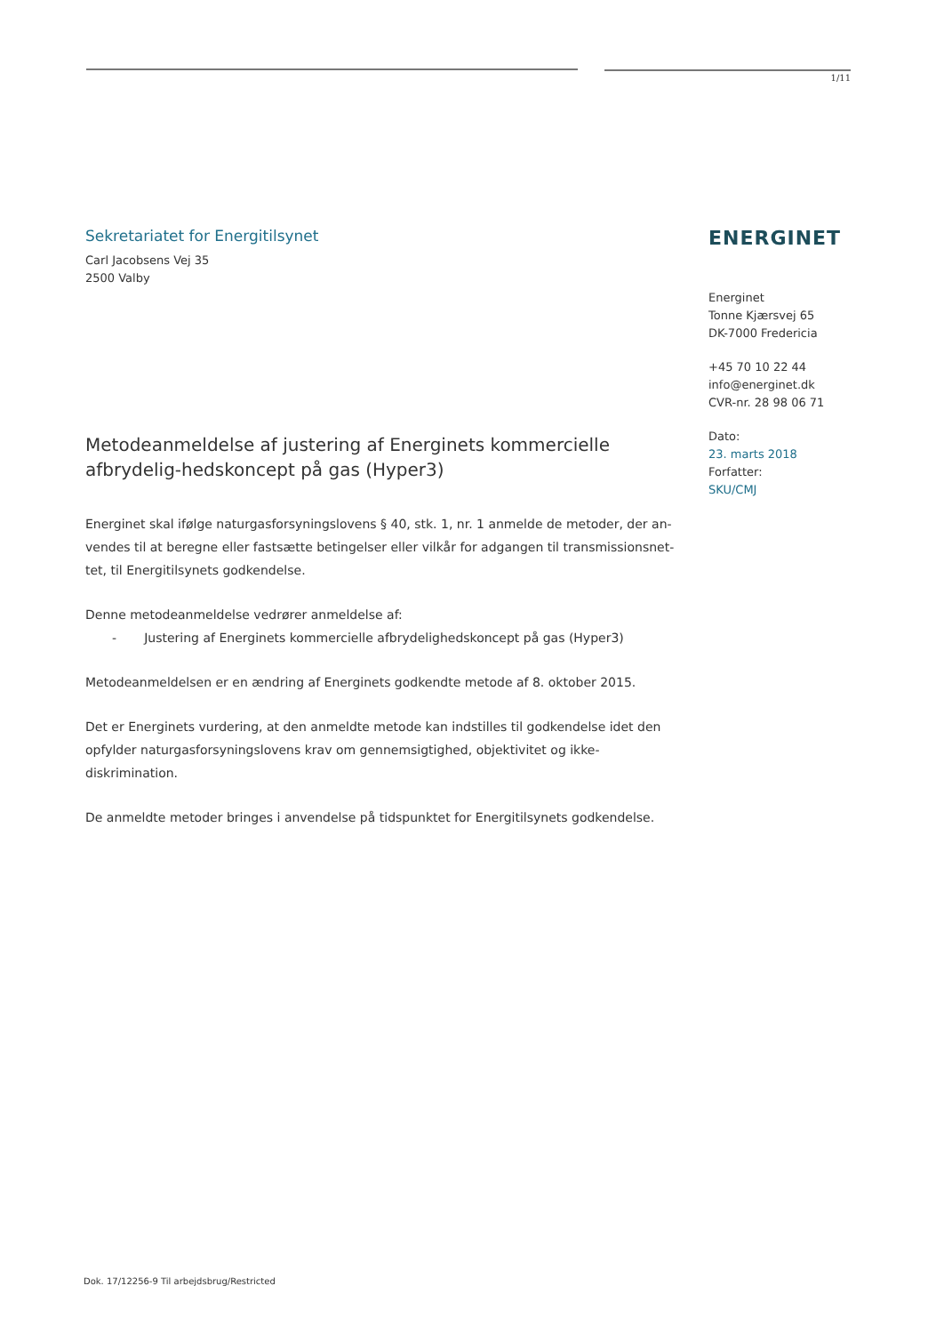1/11
Sekretariatet for Energitilsynet
Carl Jacobsens Vej 35
2500 Valby
Metodeanmeldelse af justering af Energinets kommercielle afbrydelig-hedskoncept på gas (Hyper3)
Energinet skal ifølge naturgasforsyningslovens § 40, stk. 1, nr. 1 anmelde de metoder, der an-vendes til at beregne eller fastsætte betingelser eller vilkår for adgangen til transmissionsnet-tet, til Energitilsynets godkendelse.
Denne metodeanmeldelse vedrører anmeldelse af:
- Justering af Energinets kommercielle afbrydelighedskoncept på gas (Hyper3)
Metodeanmeldelsen er en ændring af Energinets godkendte metode af 8. oktober 2015.
Det er Energinets vurdering, at den anmeldte metode kan indstilles til godkendelse idet den opfylder naturgasforsyningslovens krav om gennemsigtighed, objektivitet og ikke-diskrimination.
De anmeldte metoder bringes i anvendelse på tidspunktet for Energitilsynets godkendelse.
ENERGINET
Energinet
Tonne Kjærsvej 65
DK-7000 Fredericia
+45 70 10 22 44
info@energinet.dk
CVR-nr. 28 98 06 71
Dato:
23. marts 2018
Forfatter:
SKU/CMJ
Dok. 17/12256-9 Til arbejdsbrug/Restricted